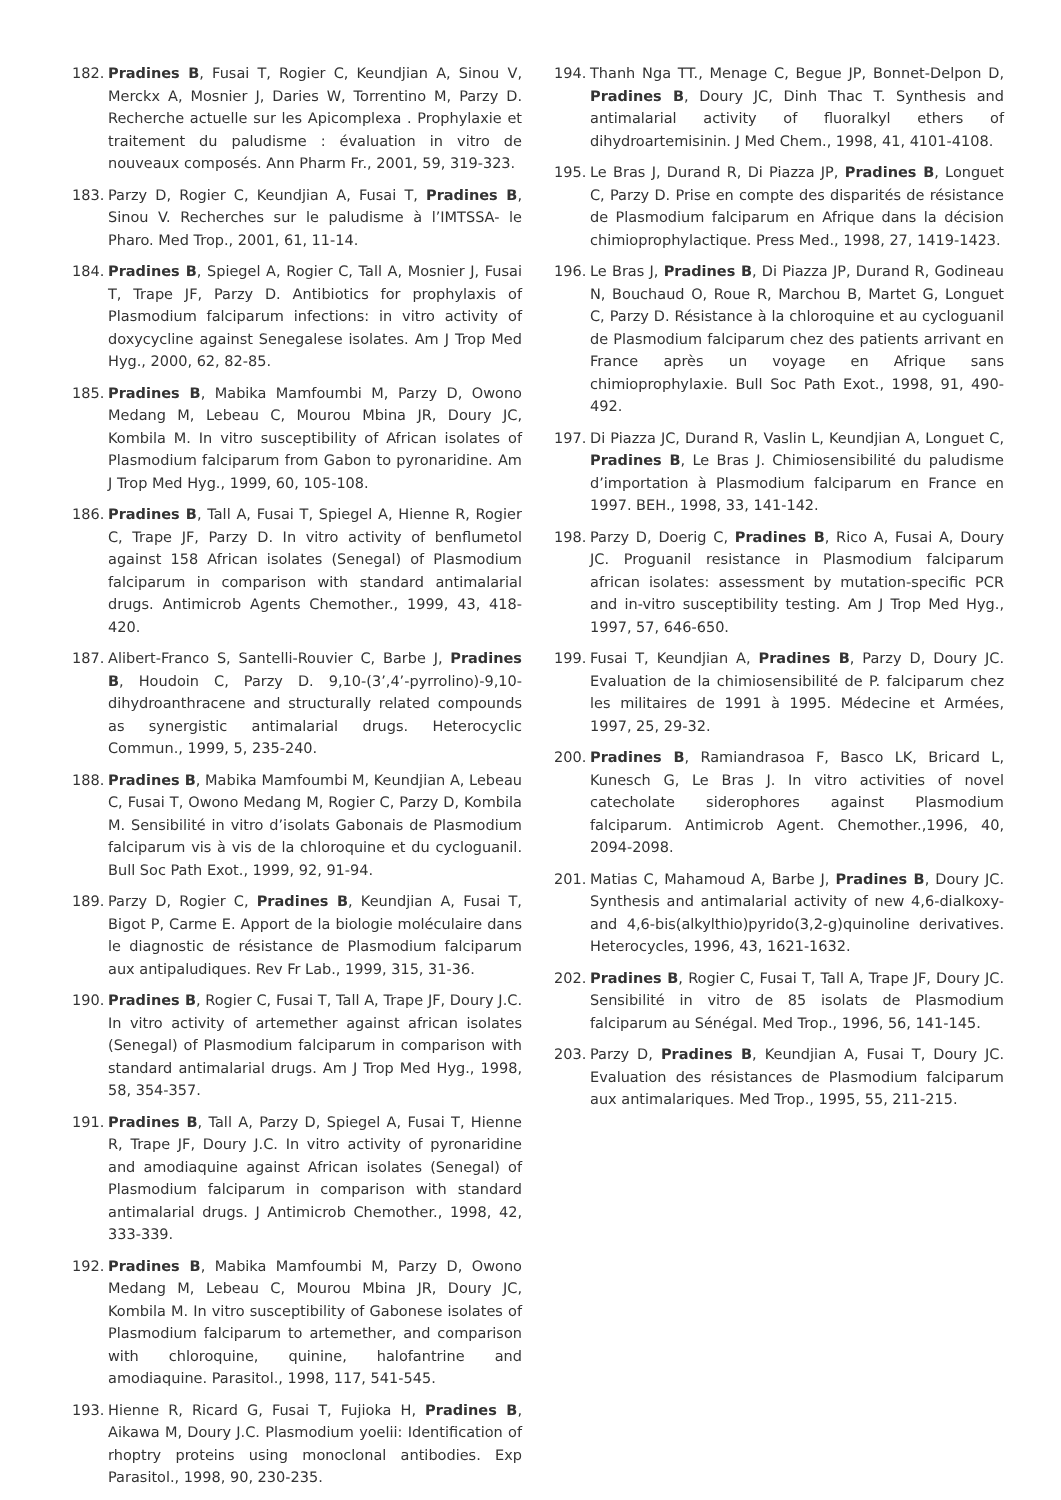182. Pradines B, Fusai T, Rogier C, Keundjian A, Sinou V, Merckx A, Mosnier J, Daries W, Torrentino M, Parzy D. Recherche actuelle sur les Apicomplexa . Prophylaxie et traitement du paludisme : évaluation in vitro de nouveaux composés. Ann Pharm Fr., 2001, 59, 319-323.
183. Parzy D, Rogier C, Keundjian A, Fusai T, Pradines B, Sinou V. Recherches sur le paludisme à l’IMTSSA- le Pharo. Med Trop., 2001, 61, 11-14.
184. Pradines B, Spiegel A, Rogier C, Tall A, Mosnier J, Fusai T, Trape JF, Parzy D. Antibiotics for prophylaxis of Plasmodium falciparum infections: in vitro activity of doxycycline against Senegalese isolates. Am J Trop Med Hyg., 2000, 62, 82-85.
185. Pradines B, Mabika Mamfoumbi M, Parzy D, Owono Medang M, Lebeau C, Mourou Mbina JR, Doury JC, Kombila M. In vitro susceptibility of African isolates of Plasmodium falciparum from Gabon to pyronaridine. Am J Trop Med Hyg., 1999, 60, 105-108.
186. Pradines B, Tall A, Fusai T, Spiegel A, Hienne R, Rogier C, Trape JF, Parzy D. In vitro activity of benflumetol against 158 African isolates (Senegal) of Plasmodium falciparum in comparison with standard antimalarial drugs. Antimicrob Agents Chemother., 1999, 43, 418-420.
187. Alibert-Franco S, Santelli-Rouvier C, Barbe J, Pradines B, Houdoin C, Parzy D. 9,10-(3’,4’-pyrrolino)-9,10-dihydroanthracene and structurally related compounds as synergistic antimalarial drugs. Heterocyclic Commun., 1999, 5, 235-240.
188. Pradines B, Mabika Mamfoumbi M, Keundjian A, Lebeau C, Fusai T, Owono Medang M, Rogier C, Parzy D, Kombila M. Sensibilité in vitro d’isolats Gabonais de Plasmodium falciparum vis à vis de la chloroquine et du cycloguanil. Bull Soc Path Exot., 1999, 92, 91-94.
189. Parzy D, Rogier C, Pradines B, Keundjian A, Fusai T, Bigot P, Carme E. Apport de la biologie moléculaire dans le diagnostic de résistance de Plasmodium falciparum aux antipaludiques. Rev Fr Lab., 1999, 315, 31-36.
190. Pradines B, Rogier C, Fusai T, Tall A, Trape JF, Doury J.C. In vitro activity of artemether against african isolates (Senegal) of Plasmodium falciparum in comparison with standard antimalarial drugs. Am J Trop Med Hyg., 1998, 58, 354-357.
191. Pradines B, Tall A, Parzy D, Spiegel A, Fusai T, Hienne R, Trape JF, Doury J.C. In vitro activity of pyronaridine and amodiaquine against African isolates (Senegal) of Plasmodium falciparum in comparison with standard antimalarial drugs. J Antimicrob Chemother., 1998, 42, 333-339.
192. Pradines B, Mabika Mamfoumbi M, Parzy D, Owono Medang M, Lebeau C, Mourou Mbina JR, Doury JC, Kombila M. In vitro susceptibility of Gabonese isolates of Plasmodium falciparum to artemether, and comparison with chloroquine, quinine, halofantrine and amodiaquine. Parasitol., 1998, 117, 541-545.
193. Hienne R, Ricard G, Fusai T, Fujioka H, Pradines B, Aikawa M, Doury J.C. Plasmodium yoelii: Identification of rhoptry proteins using monoclonal antibodies. Exp Parasitol., 1998, 90, 230-235.
194. Thanh Nga TT., Menage C, Begue JP, Bonnet-Delpon D, Pradines B, Doury JC, Dinh Thac T. Synthesis and antimalarial activity of fluoralkyl ethers of dihydroartemisinin. J Med Chem., 1998, 41, 4101-4108.
195. Le Bras J, Durand R, Di Piazza JP, Pradines B, Longuet C, Parzy D. Prise en compte des disparités de résistance de Plasmodium falciparum en Afrique dans la décision chimioprophylactique. Press Med., 1998, 27, 1419-1423.
196. Le Bras J, Pradines B, Di Piazza JP, Durand R, Godineau N, Bouchaud O, Roue R, Marchou B, Martet G, Longuet C, Parzy D. Résistance à la chloroquine et au cycloguanil de Plasmodium falciparum chez des patients arrivant en France après un voyage en Afrique sans chimioprophylaxie. Bull Soc Path Exot., 1998, 91, 490-492.
197. Di Piazza JC, Durand R, Vaslin L, Keundjian A, Longuet C, Pradines B, Le Bras J. Chimiosensibilité du paludisme d’importation à Plasmodium falciparum en France en 1997. BEH., 1998, 33, 141-142.
198. Parzy D, Doerig C, Pradines B, Rico A, Fusai A, Doury JC. Proguanil resistance in Plasmodium falciparum african isolates: assessment by mutation-specific PCR and in-vitro susceptibility testing. Am J Trop Med Hyg., 1997, 57, 646-650.
199. Fusai T, Keundjian A, Pradines B, Parzy D, Doury JC. Evaluation de la chimiosensibilité de P. falciparum chez les militaires de 1991 à 1995. Médecine et Armées, 1997, 25, 29-32.
200. Pradines B, Ramiandrasoa F, Basco LK, Bricard L, Kunesch G, Le Bras J. In vitro activities of novel catecholate siderophores against Plasmodium falciparum. Antimicrob Agent. Chemother.,1996, 40, 2094-2098.
201. Matias C, Mahamoud A, Barbe J, Pradines B, Doury JC. Synthesis and antimalarial activity of new 4,6-dialkoxy- and 4,6-bis(alkylthio)pyrido(3,2-g)quinoline derivatives. Heterocycles, 1996, 43, 1621-1632.
202. Pradines B, Rogier C, Fusai T, Tall A, Trape JF, Doury JC. Sensibilité in vitro de 85 isolats de Plasmodium falciparum au Sénégal. Med Trop., 1996, 56, 141-145.
203. Parzy D, Pradines B, Keundjian A, Fusai T, Doury JC. Evaluation des résistances de Plasmodium falciparum aux antimalariques. Med Trop., 1995, 55, 211-215.